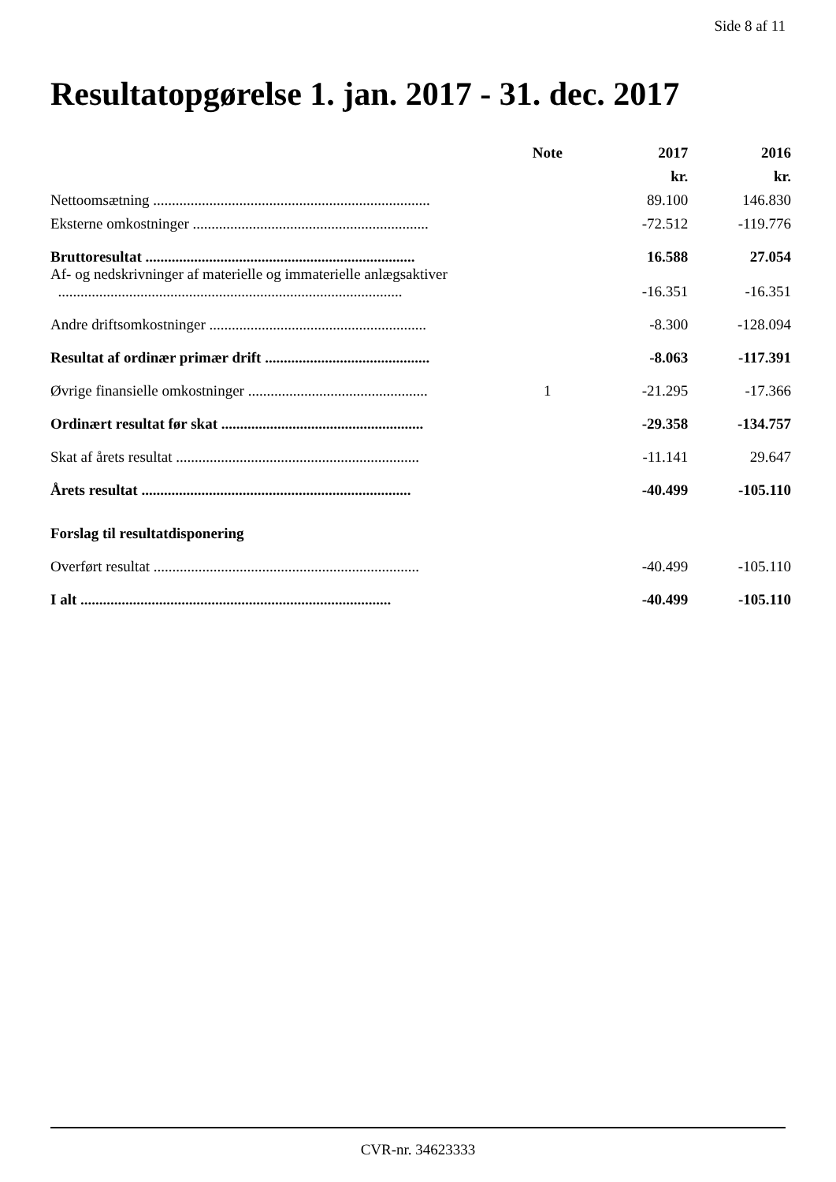Side 8 af 11
Resultatopgørelse 1. jan. 2017 - 31. dec. 2017
| | Note | 2017 | 2016 |
| --- | --- | --- | --- |
| | | kr. | kr. |
| Nettoomsætning .......................................................................... | | 89.100 | 146.830 |
| Eksterne omkostninger ............................................................... | | -72.512 | -119.776 |
| Bruttoresultat ........................................................................ | | 16.588 | 27.054 |
| Af- og nedskrivninger af materielle og immaterielle anlægsaktiver ............................................................................................ | | -16.351 | -16.351 |
| Andre driftsomkostninger .......................................................... | | -8.300 | -128.094 |
| Resultat af ordinær primær drift ............................................ | | -8.063 | -117.391 |
| Øvrige finansielle omkostninger ................................................ | 1 | -21.295 | -17.366 |
| Ordinært resultat før skat ...................................................... | | -29.358 | -134.757 |
| Skat af årets resultat ................................................................. | | -11.141 | 29.647 |
| Årets resultat ........................................................................ | | -40.499 | -105.110 |
| Forslag til resultatdisponering | | | |
| Overført resultat ....................................................................... | | -40.499 | -105.110 |
| I alt ................................................................................... | | -40.499 | -105.110 |
CVR-nr. 34623333